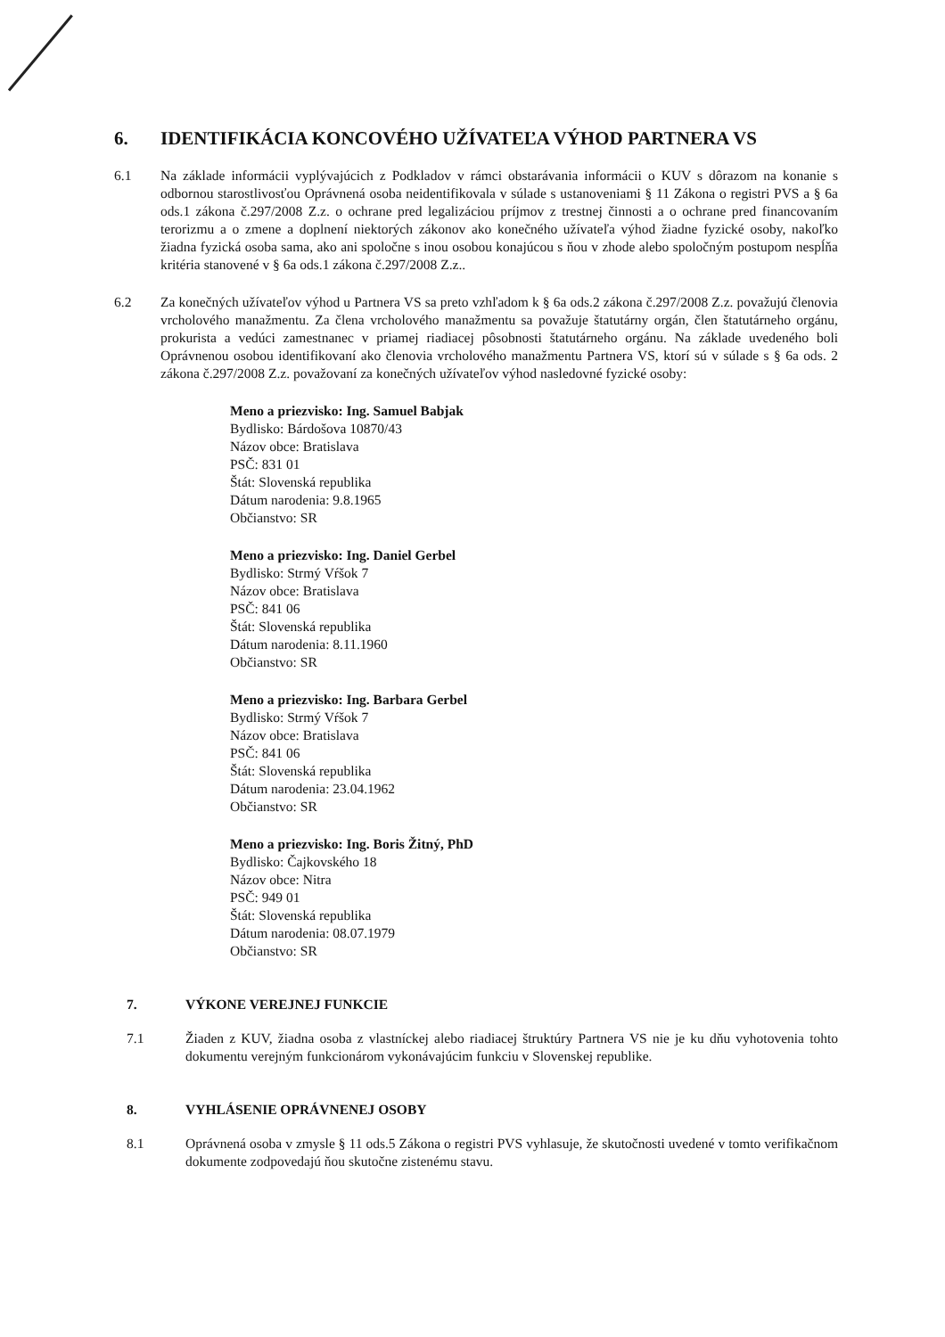6. IDENTIFIKÁCIA KONCOVÉHO UŽÍVATEĽA VÝHOD PARTNERA VS
6.1 Na základe informácii vyplývajúcich z Podkladov v rámci obstarávania informácii o KUV s dôrazom na konanie s odbornou starostlivosťou Oprávnená osoba neidentifikovala v súlade s ustanoveniami § 11 Zákona o registri PVS a § 6a ods.1 zákona č.297/2008 Z.z. o ochrane pred legalizáciou príjmov z trestnej činnosti a o ochrane pred financovaním terorizmu a o zmene a doplnení niektorých zákonov ako konečného užívateľa výhod žiadne fyzické osoby, nakoľko žiadna fyzická osoba sama, ako ani spoločne s inou osobou konajúcou s ňou v zhode alebo spoločným postupom nespĺňa kritéria stanovené v § 6a ods.1 zákona č.297/2008 Z.z..
6.2 Za konečných užívateľov výhod u Partnera VS sa preto vzhľadom k § 6a ods.2 zákona č.297/2008 Z.z. považujú členovia vrcholového manažmentu. Za člena vrcholového manažmentu sa považuje štatutárny orgán, člen štatutárneho orgánu, prokurista a vedúci zamestnanec v priamej riadiacej pôsobnosti štatutárneho orgánu. Na základe uvedeného boli Oprávnenou osobou identifikovaní ako členovia vrcholového manažmentu Partnera VS, ktorí sú v súlade s § 6a ods. 2 zákona č.297/2008 Z.z. považovaní za konečných užívateľov výhod nasledovné fyzické osoby:
Meno a priezvisko: Ing. Samuel Babjak
Bydlisko: Bárdošova 10870/43
Názov obce: Bratislava
PSČ: 831 01
Štát: Slovenská republika
Dátum narodenia: 9.8.1965
Občianstvo: SR
Meno a priezvisko: Ing. Daniel Gerbel
Bydlisko: Strmý Vŕšok 7
Názov obce: Bratislava
PSČ: 841 06
Štát: Slovenská republika
Dátum narodenia: 8.11.1960
Občianstvo: SR
Meno a priezvisko: Ing. Barbara Gerbel
Bydlisko: Strmý Vŕšok 7
Názov obce: Bratislava
PSČ: 841 06
Štát: Slovenská republika
Dátum narodenia: 23.04.1962
Občianstvo: SR
Meno a priezvisko: Ing. Boris Žitný, PhD
Bydlisko: Čajkovského 18
Názov obce: Nitra
PSČ: 949 01
Štát: Slovenská republika
Dátum narodenia: 08.07.1979
Občianstvo: SR
7. VÝKONE VEREJNEJ FUNKCIE
7.1 Žiaden z KUV, žiadna osoba z vlastníckej alebo riadiacej štruktúry Partnera VS nie je ku dňu vyhotovenia tohto dokumentu verejným funkcionárom vykonávajúcim funkciu v Slovenskej republike.
8. VYHLÁSENIE OPRÁVNENEJ OSOBY
8.1 Oprávnená osoba v zmysle § 11 ods.5 Zákona o registri PVS vyhlasuje, že skutočnosti uvedené v tomto verifikačnom dokumente zodpovedajú ňou skutočne zistenému stavu.